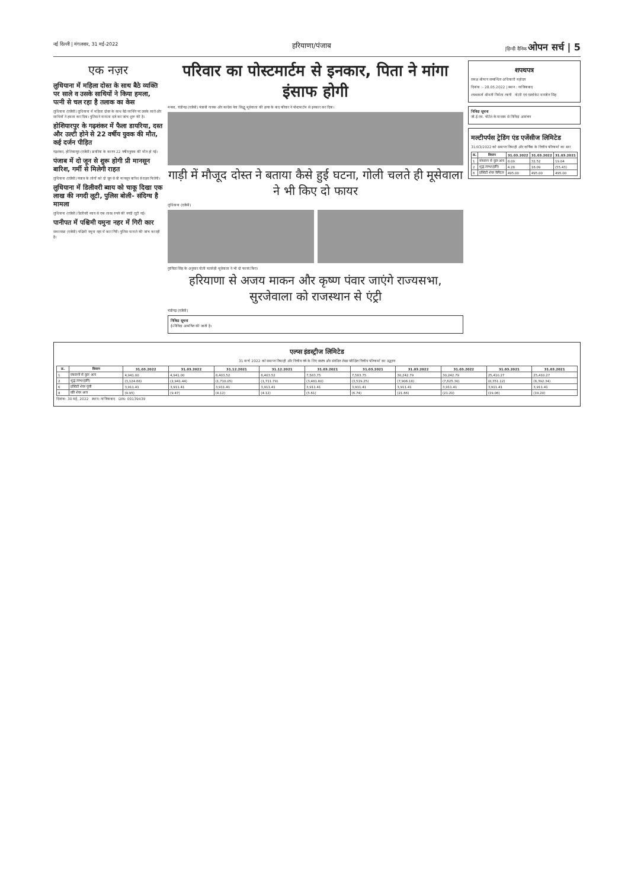नई दिल्ली | मंगलवार, 31 मई-2022 हरियाणा/पंजाब |हिन्दी दैनिक ओपन सर्च | 5
एक नज़र
लुधियाना में महिला दोस्त के साथ बैठे व्यक्ति पर साले व उसके साथियों ने किया हमला, पत्नी से चल रहा है तलाक का केस
लुधियाना (एजेंसी) लुधियाना में महिला दोस्त के साथ बैठे व्यक्ति पर उसके साले और साथियों ने हमला कर दिया। पुलिस ने मामला दर्ज कर जांच शुरू की है।
होशियारपुर के गढ़शंकर में फैला डायरिया, दस्त और उल्टी होने से 22 वर्षीय युवक की मौत, कई दर्जन पीड़ित
गढ़शंकर, होशियारपुर (एजेंसी) डायरिया के कारण 22 वर्षीय युवक की मौत हो गई।
पंजाब में दो जून से शुरू होगी प्री मानसून बारिश, गर्मी से मिलेगी राहत
लुधियाना (एजेंसी) पंजाब के लोगों को दो जून से प्री मानसून बारिश से राहत मिलेगी।
लुधियाना में डिलीवरी ब्वाय को चाकू दिखा एक लाख की नगदी लूटी, पुलिस बोली- संदिग्ध है मामला
लुधियाना (एजेंसी) डिलीवरी ब्वाय से एक लाख रुपये की नगदी लूटी गई।
पानीपत में पश्चिमी यमुना नहर में गिरी कार
समालखा (एजेंसी) पश्चिमी यमुना नहर में कार गिरी। पुलिस मामले की जांच कर रही है।
परिवार का पोस्टमार्टम से इनकार, पिता ने मांगा इंसाफ होगी
मनसा, चंडीगढ़ (एजेंसी) पंजाबी गायक और कांग्रेस नेता सिद्धू मूसेवाला की हत्या के बाद परिवार ने पोस्टमार्टम से इनकार कर दिया।
गाड़ी में मौजूद दोस्त ने बताया कैसे हुई घटना, गोली चलते ही मूसेवाला ने भी किए दो फायर
लुधियाना (एजेंसी)
गुरविंदर सिंह के अनुसार गोली चलते ही मूसेवाला ने भी दो फायर किए।
हरियाणा से अजय माकन और कृष्ण पंवार जाएंगे राज्यसभा, सुरजेवाला को राजस्थान से एंट्री
चंडीगढ़ (एजेंसी)
निविदा सूचना
ई-निविदा आमंत्रित की जाती है।
शपथपत्र
समक्ष श्रीमान सम्बन्धित अधिकारी महोदय
दिनांक :- 28.05.2022 | स्थान : गाजियाबाद
शपथकर्ता श्रीमती निर्मला त्यागी नोटरी एवं एडवोकेट मनजीत सिंह
निविदा सूचना
जी.ई.एम. पोर्टल के माध्यम से निविदा आमंत्रण
मल्टीपर्पस ट्रेडिंग एंड एजेंसीज लिमिटेड
31/03/2022 को समाप्त तिमाही और वार्षिक के वित्तीय परिणामों का सार
| क्र. | विवरण | 31.03.2022 | 31.03.2022 | 31.03.2021 |
| --- | --- | --- | --- | --- |
| 1 | संचालन से कुल आय | 8.09 | 32.52 | 19.04 |
| 2 | शुद्ध लाभ/(हानि) | 4.28 | 16.09 | (55.43) |
| 6 | इक्विटी शेयर कैपिटल | 495.00 | 495.00 | 495.00 |
एल्प्स इंडस्ट्रीज लिमिटेड
31 मार्च 2022 को समाप्त तिमाही और वित्तीय वर्ष के लिए स्वतंत्र और संगठित लेखा परीक्षित वित्तीय परिणामों का उद्धरण
| क्र. | विवरण | 31.03.2022 | 31.03.2022 | 31.12.2021 | 31.12.2021 | 31.03.2021 | 31.03.2021 | 31.03.2022 | 31.03.2022 | 31.03.2021 | 31.03.2021 |
| --- | --- | --- | --- | --- | --- | --- | --- | --- | --- | --- | --- |
| 1 | प्रचालनों से कुल आय | 4,941.00 | 4,941.00 | 8,403.52 | 8,403.52 | 7,583.75 | 7,583.75 | 30,242.79 | 30,242.79 | 25,410.27 | 25,410.27 |
| 2 | शुद्ध लाभ/(हानि) | (3,124.68) | (2,941.44) | (1,710.05) | (1,711.79) | (3,481.60) | (3,519.25) | (7,906.18) | (7,625.30) | (8,351.12) | (8,392.34) |
| 6 | इक्विटी शेयर पूंजी | 3,911.41 | 3,911.41 | 3,911.41 | 3,911.41 | 3,911.41 | 3,911.41 | 3,911.41 | 3,911.41 | 3,911.41 | 3,911.41 |
| 8 | प्रति शेयर आय | (9.95) | (9.47) | (4.12) | (4.12) | (5.61) | (6.74) | (21.66) | (21.20) | (19.06) | (19.20) |
दिनांक: 30 मई, 2022 स्थान: गाजियाबाद DIN: 00139439